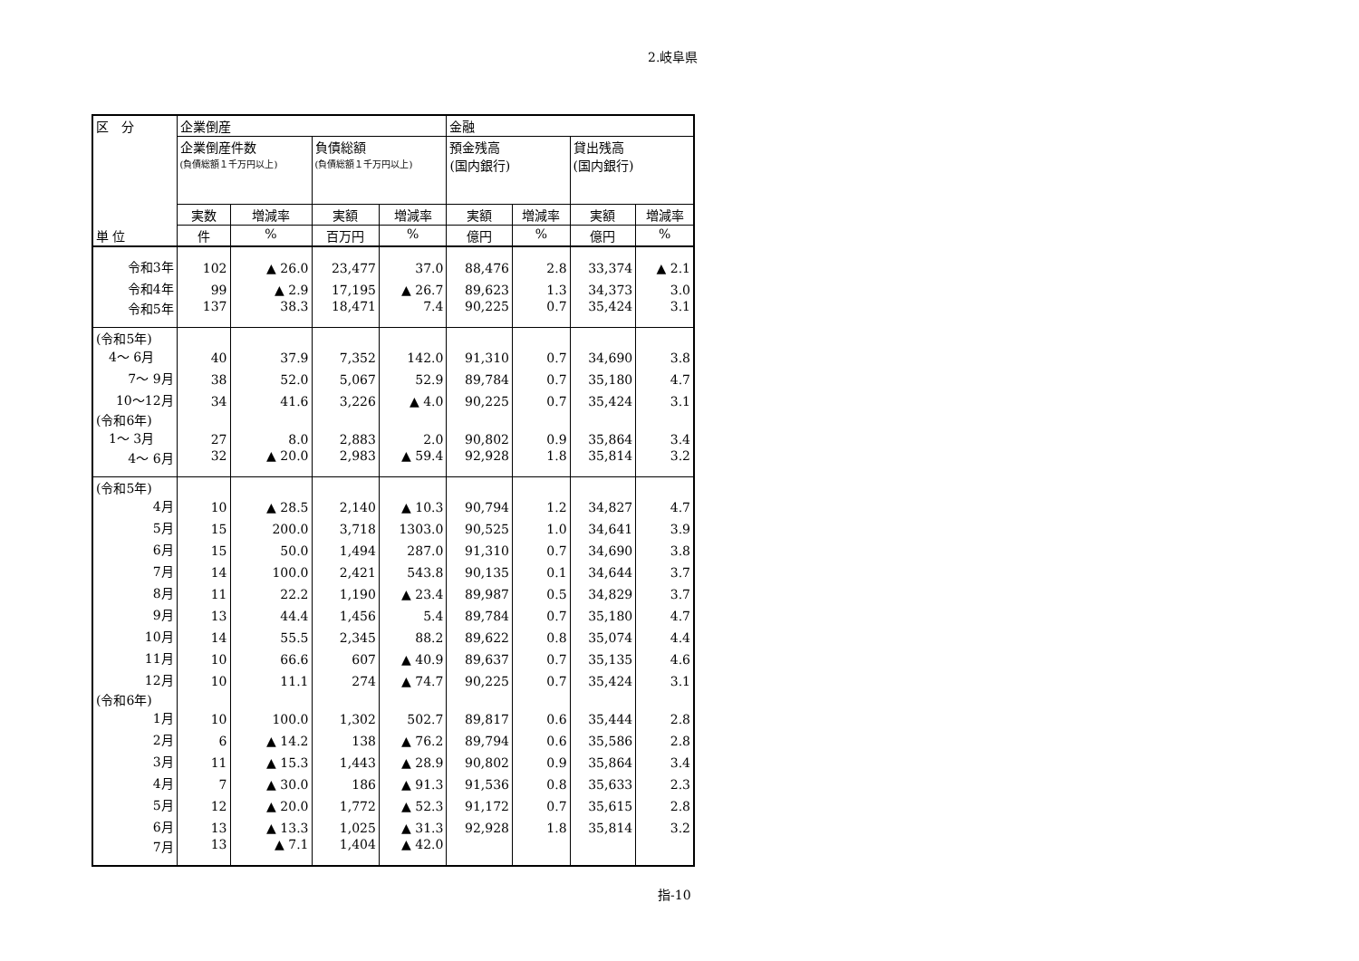2.岐阜県
| 区 分 | 企業倒産 | | | | 金融 | | | |
| --- | --- | --- | --- | --- | --- | --- | --- | --- |
| | 企業倒産件数 (負債総額１千万円以上) | | 負債総額 (負債総額１千万円以上) | | 預金残高 (国内銀行) | | 貸出残高 (国内銀行) | |
| | 実数 | 増減率 | 実額 | 増減率 | 実額 | 増減率 | 実額 | 増減率 |
| 単 位 | 件 | % | 百万円 | % | 億円 | % | 億円 | % |
| 令和3年 | 102 | ▲ 26.0 | 23,477 | 37.0 | 88,476 | 2.8 | 33,374 | ▲ 2.1 |
| 令和4年 | 99 | ▲ 2.9 | 17,195 | ▲ 26.7 | 89,623 | 1.3 | 34,373 | 3.0 |
| 令和5年 | 137 | 38.3 | 18,471 | 7.4 | 90,225 | 0.7 | 35,424 | 3.1 |
| (令和5年) 4～ 6月 | 40 | 37.9 | 7,352 | 142.0 | 91,310 | 0.7 | 34,690 | 3.8 |
| 7～ 9月 | 38 | 52.0 | 5,067 | 52.9 | 89,784 | 0.7 | 35,180 | 4.7 |
| 10～12月 | 34 | 41.6 | 3,226 | ▲ 4.0 | 90,225 | 0.7 | 35,424 | 3.1 |
| (令和6年) 1～ 3月 | 27 | 8.0 | 2,883 | 2.0 | 90,802 | 0.9 | 35,864 | 3.4 |
| 4～ 6月 | 32 | ▲ 20.0 | 2,983 | ▲ 59.4 | 92,928 | 1.8 | 35,814 | 3.2 |
| (令和5年) 4月 | 10 | ▲ 28.5 | 2,140 | ▲ 10.3 | 90,794 | 1.2 | 34,827 | 4.7 |
| 5月 | 15 | 200.0 | 3,718 | 1303.0 | 90,525 | 1.0 | 34,641 | 3.9 |
| 6月 | 15 | 50.0 | 1,494 | 287.0 | 91,310 | 0.7 | 34,690 | 3.8 |
| 7月 | 14 | 100.0 | 2,421 | 543.8 | 90,135 | 0.1 | 34,644 | 3.7 |
| 8月 | 11 | 22.2 | 1,190 | ▲ 23.4 | 89,987 | 0.5 | 34,829 | 3.7 |
| 9月 | 13 | 44.4 | 1,456 | 5.4 | 89,784 | 0.7 | 35,180 | 4.7 |
| 10月 | 14 | 55.5 | 2,345 | 88.2 | 89,622 | 0.8 | 35,074 | 4.4 |
| 11月 | 10 | 66.6 | 607 | ▲ 40.9 | 89,637 | 0.7 | 35,135 | 4.6 |
| 12月 | 10 | 11.1 | 274 | ▲ 74.7 | 90,225 | 0.7 | 35,424 | 3.1 |
| (令和6年) 1月 | 10 | 100.0 | 1,302 | 502.7 | 89,817 | 0.6 | 35,444 | 2.8 |
| 2月 | 6 | ▲ 14.2 | 138 | ▲ 76.2 | 89,794 | 0.6 | 35,586 | 2.8 |
| 3月 | 11 | ▲ 15.3 | 1,443 | ▲ 28.9 | 90,802 | 0.9 | 35,864 | 3.4 |
| 4月 | 7 | ▲ 30.0 | 186 | ▲ 91.3 | 91,536 | 0.8 | 35,633 | 2.3 |
| 5月 | 12 | ▲ 20.0 | 1,772 | ▲ 52.3 | 91,172 | 0.7 | 35,615 | 2.8 |
| 6月 | 13 | ▲ 13.3 | 1,025 | ▲ 31.3 | 92,928 | 1.8 | 35,814 | 3.2 |
| 7月 | 13 | ▲ 7.1 | 1,404 | ▲ 42.0 | | | | |
指-10